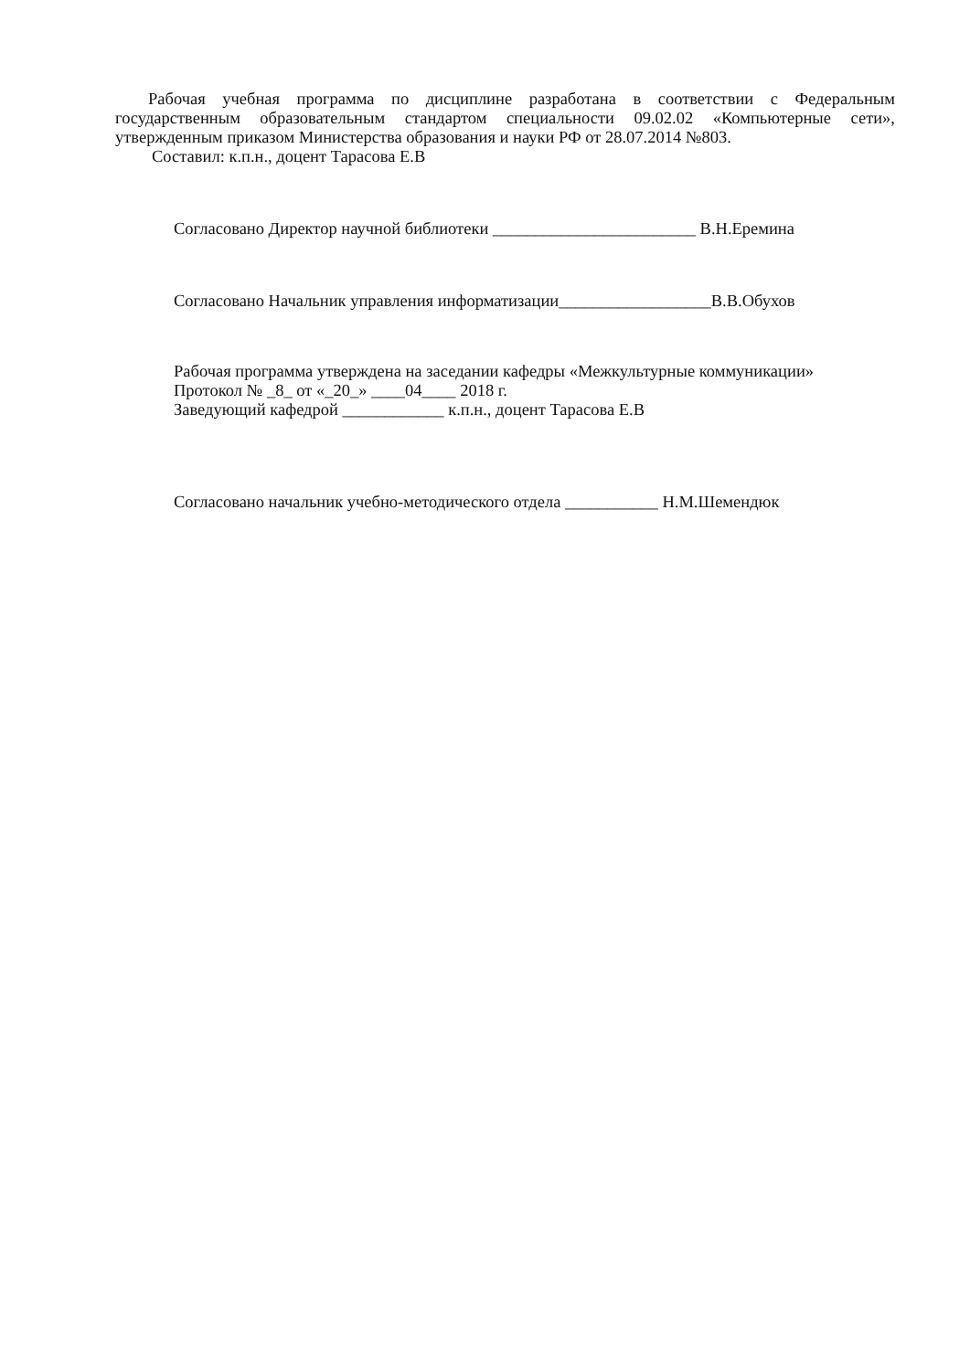Рабочая учебная программа по дисциплине разработана в соответствии с Федеральным государственным образовательным стандартом специальности 09.02.02 «Компьютерные сети», утвержденным приказом Министерства образования и науки РФ от 28.07.2014 №803.
Составил: к.п.н., доцент Тарасова Е.В
Согласовано Директор научной библиотеки ________________________ В.Н.Еремина
Согласовано Начальник управления информатизации__________________В.В.Обухов
Рабочая программа утверждена на заседании кафедры «Межкультурные коммуникации»
Протокол № _8_ от «_20_» ____04____ 2018 г.
Заведующий кафедрой ____________ к.п.н., доцент Тарасова Е.В
Согласовано начальник учебно-методического отдела ___________ Н.М.Шемендюк